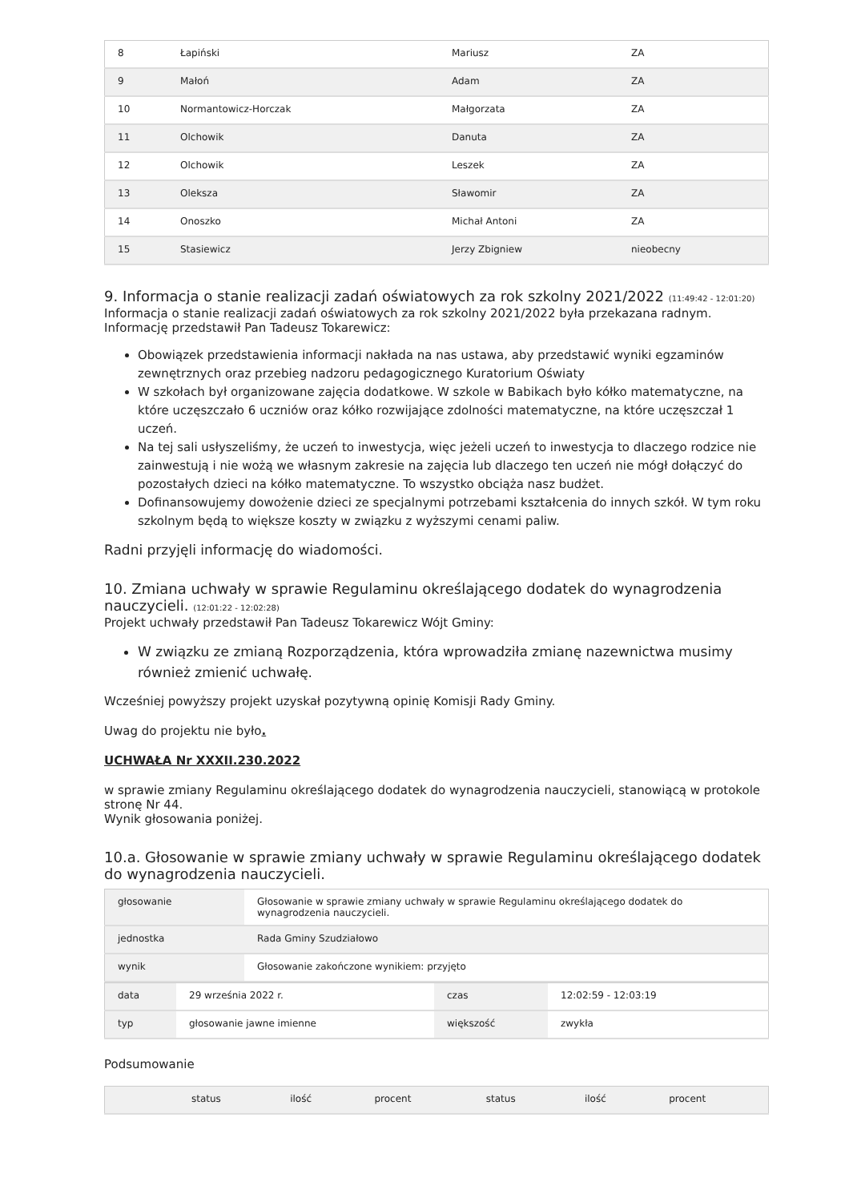| 8 | Łapiński | Mariusz | ZA |
| 9 | Małoń | Adam | ZA |
| 10 | Normantowicz-Horczak | Małgorzata | ZA |
| 11 | Olchowik | Danuta | ZA |
| 12 | Olchowik | Leszek | ZA |
| 13 | Oleksza | Sławomir | ZA |
| 14 | Onoszko | Michał Antoni | ZA |
| 15 | Stasiewicz | Jerzy Zbigniew | nieobecny |
9. Informacja o stanie realizacji zadań oświatowych za rok szkolny 2021/2022 (11:49:42 - 12:01:20)
Informacja o stanie realizacji zadań oświatowych za rok szkolny 2021/2022 była przekazana radnym.
Informację przedstawił Pan Tadeusz Tokarewicz:
Obowiązek przedstawienia informacji nakłada na nas ustawa, aby przedstawić wyniki egzaminów zewnętrznych oraz przebieg nadzoru pedagogicznego Kuratorium Oświaty
W szkołach był organizowane zajęcia dodatkowe. W szkole w Babikach było kółko matematyczne, na które uczęszczało 6 uczniów oraz kółko rozwijające zdolności matematyczne, na które uczęszczał 1 uczeń.
Na tej sali usłyszeliśmy, że uczeń to inwestycja, więc jeżeli uczeń to inwestycja to dlaczego rodzice nie zainwestują i nie wożą we własnym zakresie na zajęcia lub dlaczego ten uczeń nie mógł dołączyć do pozostałych dzieci na kółko matematyczne. To wszystko obciąża nasz budżet.
Dofinansowujemy dowożenie dzieci ze specjalnymi potrzebami kształcenia do innych szkół. W tym roku szkolnym będą to większe koszty w związku z wyższymi cenami paliw.
Radni przyjęli informację do wiadomości.
10. Zmiana uchwały w sprawie Regulaminu określającego dodatek do wynagrodzenia nauczycieli. (12:01:22 - 12:02:28)
Projekt uchwały przedstawił Pan Tadeusz Tokarewicz Wójt Gminy:
W związku ze zmianą Rozporządzenia, która wprowadziła zmianę nazewnictwa musimy również zmienić uchwałę.
Wcześniej powyższy projekt uzyskał pozytywną opinię Komisji Rady Gminy.
Uwag do projektu nie było.
UCHWAŁA Nr XXXII.230.2022
w sprawie zmiany Regulaminu określającego dodatek do wynagrodzenia nauczycieli, stanowiącą w protokole stronę Nr 44.
Wynik głosowania poniżej.
10.a. Głosowanie w sprawie zmiany uchwały w sprawie Regulaminu określającego dodatek do wynagrodzenia nauczycieli.
| głosowanie | Głosowanie w sprawie zmiany uchwały w sprawie Regulaminu określającego dodatek do wynagrodzenia nauczycieli. |
| jednostka | Rada Gminy Szudziałowo |
| wynik | Głosowanie zakończone wynikiem: przyjęto |
| data | 29 września 2022 r. | czas | 12:02:59 - 12:03:19 |
| typ | głosowanie jawne imienne | większość | zwykła |
Podsumowanie
| | status | ilość | procent | status | ilość | procent |